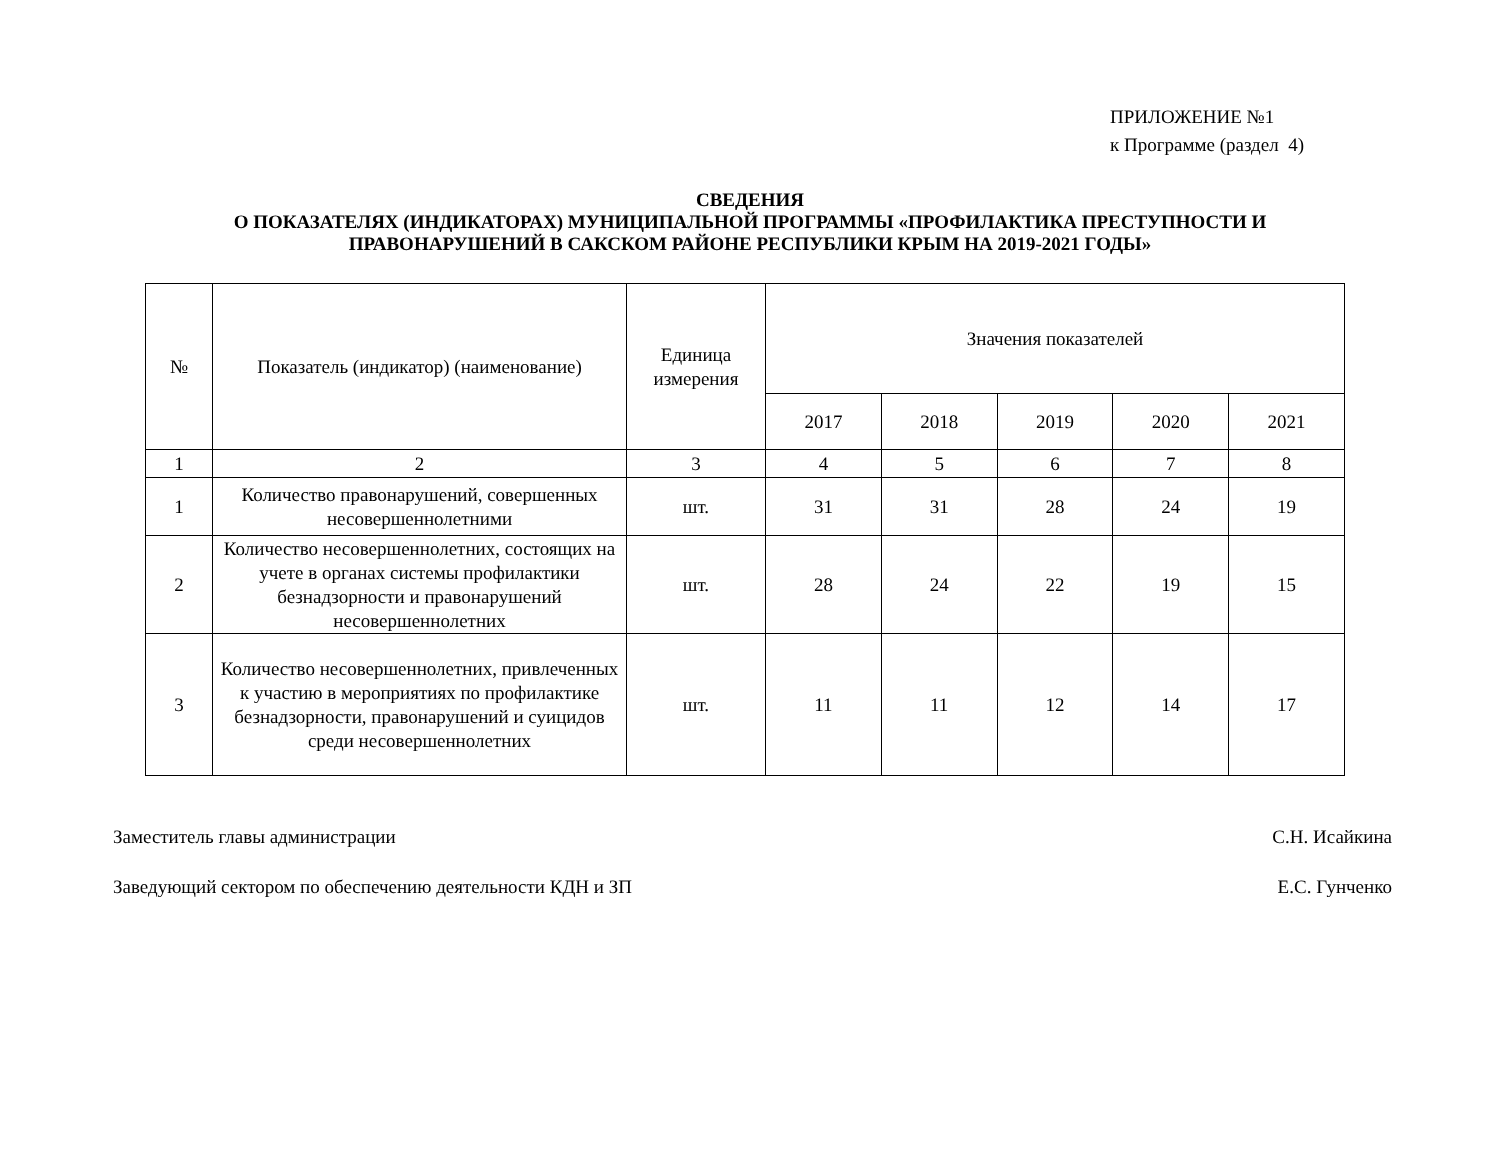ПРИЛОЖЕНИЕ №1
к Программе (раздел 4)
СВЕДЕНИЯ
О ПОКАЗАТЕЛЯХ (ИНДИКАТОРАХ) МУНИЦИПАЛЬНОЙ ПРОГРАММЫ «ПРОФИЛАКТИКА ПРЕСТУПНОСТИ И
ПРАВОНАРУШЕНИЙ В САКСКОМ РАЙОНЕ РЕСПУБЛИКИ КРЫМ НА 2019-2021 ГОДЫ»
| № | Показатель (индикатор) (наименование) | Единица измерения | Значения показателей | | | | |
| --- | --- | --- | --- | --- | --- | --- | --- |
| | | | 2017 | 2018 | 2019 | 2020 | 2021 |
| 1 | 2 | 3 | 4 | 5 | 6 | 7 | 8 |
| 1 | Количество правонарушений, совершенных несовершеннолетними | шт. | 31 | 31 | 28 | 24 | 19 |
| 2 | Количество несовершеннолетних, состоящих на учете в органах системы профилактики безнадзорности и правонарушений несовершеннолетних | шт. | 28 | 24 | 22 | 19 | 15 |
| 3 | Количество несовершеннолетних, привлеченных к участию в мероприятиях по профилактике безнадзорности, правонарушений и суицидов среди несовершеннолетних | шт. | 11 | 11 | 12 | 14 | 17 |
Заместитель главы администрации С.Н. Исайкина
Заведующий сектором по обеспечению деятельности КДН и ЗП Е.С. Гунченко